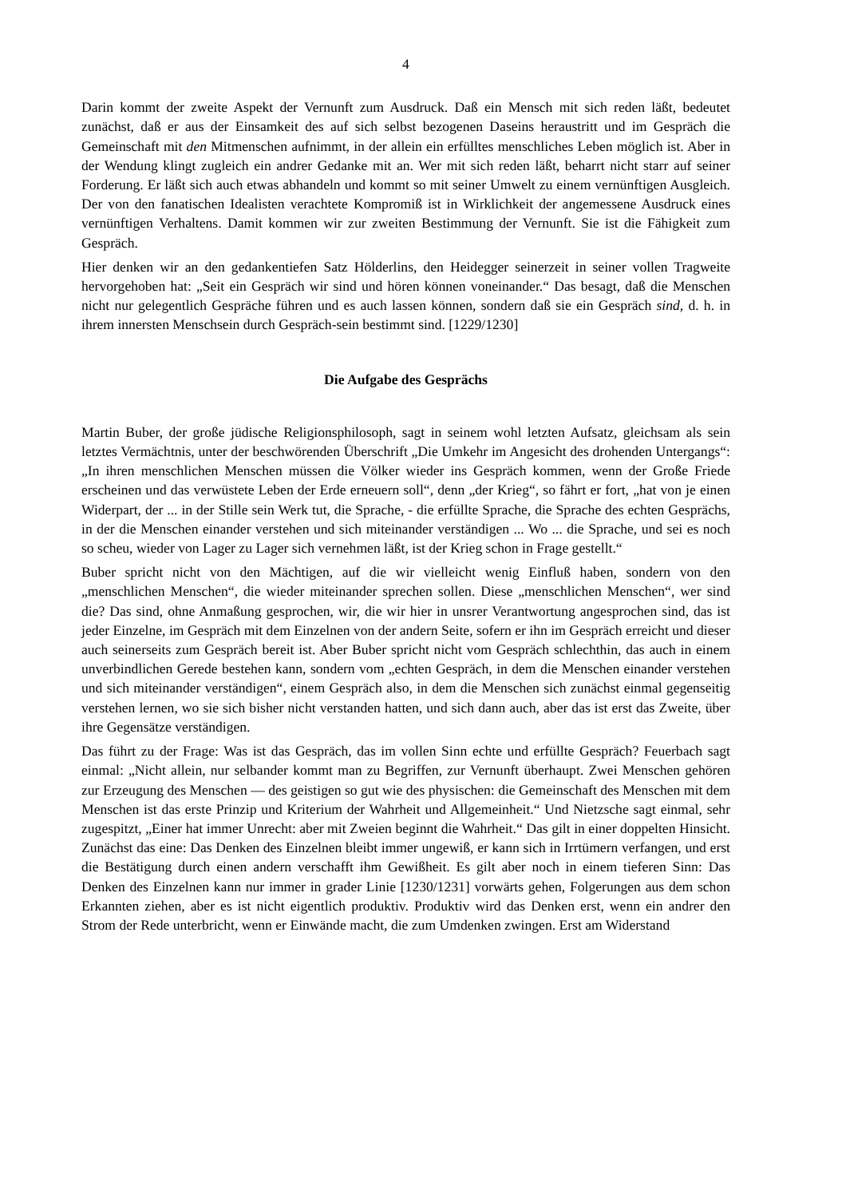4
Darin kommt der zweite Aspekt der Vernunft zum Ausdruck. Daß ein Mensch mit sich reden läßt, bedeutet zunächst, daß er aus der Einsamkeit des auf sich selbst bezogenen Daseins heraustritt und im Gespräch die Gemeinschaft mit den Mitmenschen aufnimmt, in der allein ein erfülltes menschliches Leben möglich ist. Aber in der Wendung klingt zugleich ein andrer Gedanke mit an. Wer mit sich reden läßt, beharrt nicht starr auf seiner Forderung. Er läßt sich auch etwas abhandeln und kommt so mit seiner Umwelt zu einem vernünftigen Ausgleich. Der von den fanatischen Idealisten verachtete Kompromiß ist in Wirklichkeit der angemessene Ausdruck eines vernünftigen Verhaltens. Damit kommen wir zur zweiten Bestimmung der Vernunft. Sie ist die Fähigkeit zum Gespräch.
Hier denken wir an den gedankentiefen Satz Hölderlins, den Heidegger seinerzeit in seiner vollen Tragweite hervorgehoben hat: „Seit ein Gespräch wir sind und hören können voneinander.“ Das besagt, daß die Menschen nicht nur gelegentlich Gespräche führen und es auch lassen können, sondern daß sie ein Gespräch sind, d. h. in ihrem innersten Menschsein durch Gespräch-sein bestimmt sind. [1229/1230]
Die Aufgabe des Gesprächs
Martin Buber, der große jüdische Religionsphilosoph, sagt in seinem wohl letzten Aufsatz, gleichsam als sein letztes Vermächtnis, unter der beschwörenden Überschrift „Die Umkehr im Angesicht des drohenden Untergangs“: „In ihren menschlichen Menschen müssen die Völker wieder ins Gespräch kommen, wenn der Große Friede erscheinen und das verwüstete Leben der Erde erneuern soll“, denn „der Krieg“, so fährt er fort, „hat von je einen Widerpart, der ... in der Stille sein Werk tut, die Sprache, - die erfüllte Sprache, die Sprache des echten Gesprächs, in der die Menschen einander verstehen und sich miteinander verständigen ... Wo ... die Sprache, und sei es noch so scheu, wieder von Lager zu Lager sich vernehmen läßt, ist der Krieg schon in Frage gestellt.“
Buber spricht nicht von den Mächtigen, auf die wir vielleicht wenig Einfluß haben, sondern von den „menschlichen Menschen“, die wieder miteinander sprechen sollen. Diese „menschlichen Menschen“, wer sind die? Das sind, ohne Anmaßung gesprochen, wir, die wir hier in unsrer Verantwortung angesprochen sind, das ist jeder Einzelne, im Gespräch mit dem Einzelnen von der andern Seite, sofern er ihn im Gespräch erreicht und dieser auch seinerseits zum Gespräch bereit ist. Aber Buber spricht nicht vom Gespräch schlechthin, das auch in einem unverbindlichen Gerede bestehen kann, sondern vom „echten Gespräch, in dem die Menschen einander verstehen und sich miteinander verständigen“, einem Gespräch also, in dem die Menschen sich zunächst einmal gegenseitig verstehen lernen, wo sie sich bisher nicht verstanden hatten, und sich dann auch, aber das ist erst das Zweite, über ihre Gegensätze verständigen.
Das führt zu der Frage: Was ist das Gespräch, das im vollen Sinn echte und erfüllte Gespräch? Feuerbach sagt einmal: „Nicht allein, nur selbander kommt man zu Begriffen, zur Vernunft überhaupt. Zwei Menschen gehören zur Erzeugung des Menschen — des geistigen so gut wie des physischen: die Gemeinschaft des Menschen mit dem Menschen ist das erste Prinzip und Kriterium der Wahrheit und Allgemeinheit.“ Und Nietzsche sagt einmal, sehr zugespitzt, „Einer hat immer Unrecht: aber mit Zweien beginnt die Wahrheit.“ Das gilt in einer doppelten Hinsicht. Zunächst das eine: Das Denken des Einzelnen bleibt immer ungewiß, er kann sich in Irrtümern verfangen, und erst die Bestätigung durch einen andern verschafft ihm Gewißheit. Es gilt aber noch in einem tieferen Sinn: Das Denken des Einzelnen kann nur immer in grader Linie [1230/1231] vorwärts gehen, Folgerungen aus dem schon Erkannten ziehen, aber es ist nicht eigentlich produktiv. Produktiv wird das Denken erst, wenn ein andrer den Strom der Rede unterbricht, wenn er Einwände macht, die zum Umdenken zwingen. Erst am Widerstand